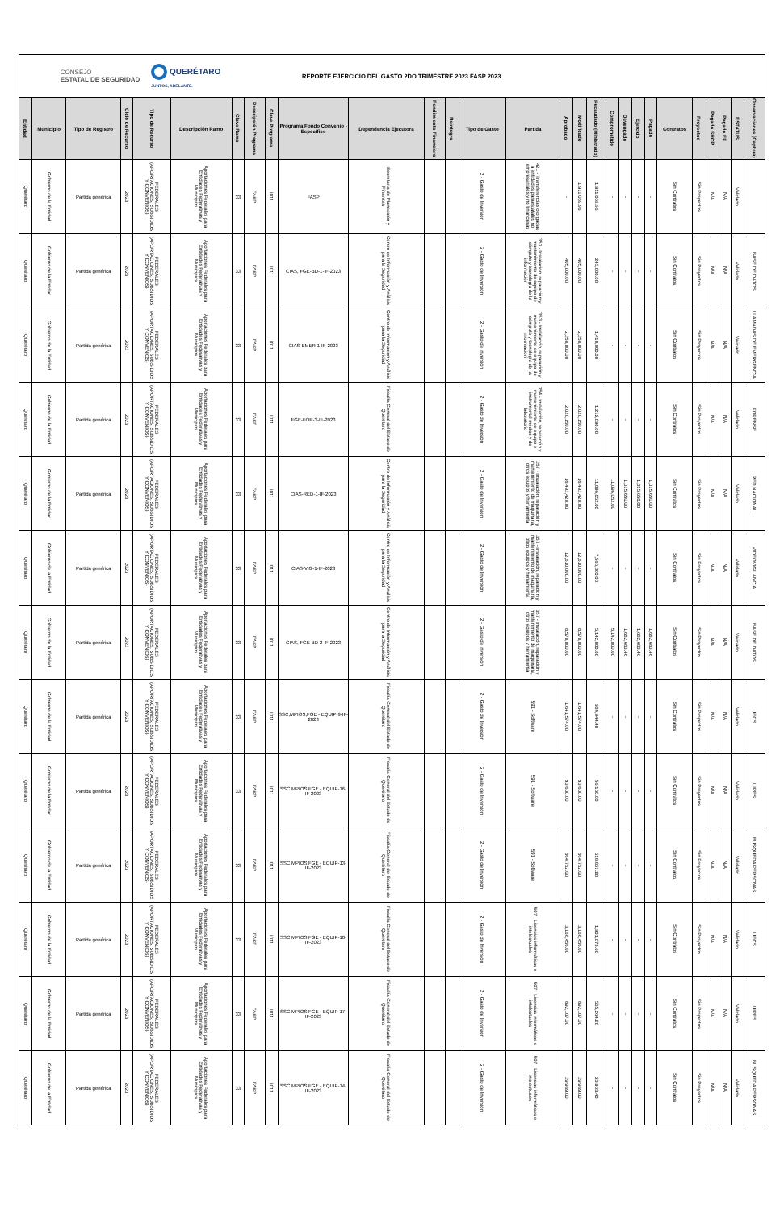CONSEJO
ESTATAL DE SEGURIDAD QUERÉTARO
JUNTOS, ADELANTE.
REPORTE EJERCICIO DEL GASTO 2DO TRIMESTRE 2023 FASP 2023
| Entidad | Municipio | Tipo de Registro | Ciclo de Recurso | Tipo de Recurso | Descripción Ramo | Clave Ramo | Descripción Programa | Clave Programa | Programa Fondo Convenio - Específico | Dependencia Ejecutora | Rendimiento Financiero | Reintegro | Tipo de Gasto | Partida | Aprobado | Modificado | Recaudado (Ministrado) | Comprometido | Devengado | Ejercido | Pagado | Contratos | Proyectos | Pagado SHCP | Pagado EF | ESTATUS | Observaciones (Captura) |
| --- | --- | --- | --- | --- | --- | --- | --- | --- | --- | --- | --- | --- | --- | --- | --- | --- | --- | --- | --- | --- | --- | --- | --- | --- | --- | --- | --- |
| Querétaro | Gobierno de la Entidad | Partida genérica | 2023 | FEDERALES (APORTACIONES, SUBSIDIOS Y CONVENIOS) | Aportaciones Federales para Entidades Federativas y Municipios | 33 | FASP | I011 | FASP | Secretaría de Planeación y Finanzas | | | 2 - Gasto de Inversión | 421 - Transferencias otorgadas a entidades paraestatales no empresariales y no financieras | - | 1,911,069.96 | 1,911,069.96 | - | - | - | - | Sin Contratos | Sin Proyectos | N/A | N/A | Validado | |
| Querétaro | Gobierno de la Entidad | Partida genérica | 2023 | FEDERALES (APORTACIONES, SUBSIDIOS Y CONVENIOS) | Aportaciones Federales para Entidades Federativas y Municipios | 33 | FASP | I011 | CIAS, FGE-BD-1-IF-2023 | Centro de Información y Análisis para la Seguridad | | | 2 - Gasto de Inversión | 353 - Instalación, reparación y mantenimiento de equipo de cómputo y tecnología de la información | 405,000.00 | 405,000.00 | 243,000.00 | - | - | - | - | Sin Contratos | Sin Proyectos | N/A | N/A | Validado | BASE DE DATOS |
| Querétaro | Gobierno de la Entidad | Partida genérica | 2023 | FEDERALES (APORTACIONES, SUBSIDIOS Y CONVENIOS) | Aportaciones Federales para Entidades Federativas y Municipios | 33 | FASP | I011 | CIAS-EMER-1-IF-2023 | Centro de Información y Análisis para la Seguridad | | | 2 - Gasto de Inversión | 353 - Instalación, reparación y mantenimiento de equipo de cómputo y tecnología de la información | 2,350,000.00 | 2,350,000.00 | 1,410,000.00 | - | - | - | - | Sin Contratos | Sin Proyectos | N/A | N/A | Validado | LLAMADAS DE EMERGENCIA |
| Querétaro | Gobierno de la Entidad | Partida genérica | 2023 | FEDERALES (APORTACIONES, SUBSIDIOS Y CONVENIOS) | Aportaciones Federales para Entidades Federativas y Municipios | 33 | FASP | I011 | FGE-FOR-3-IF-2023 | Fiscalía General del Estado de Querétaro | | | 2 - Gasto de Inversión | 354 - Instalación, reparación y mantenimiento de equipo e instrumental médico y de laboratorio | 2,020,150.00 | 2,020,150.00 | 1,212,090.00 | - | - | - | - | Sin Contratos | Sin Proyectos | N/A | N/A | Validado | FORENSE |
| Querétaro | Gobierno de la Entidad | Partida genérica | 2023 | FEDERALES (APORTACIONES, SUBSIDIOS Y CONVENIOS) | Aportaciones Federales para Entidades Federativas y Municipios | 33 | FASP | I011 | CIAS-RED-1-IF-2023 | Centro de Información y Análisis para la Seguridad | | | 2 - Gasto de Inversión | 357 - Instalación, reparación y mantenimiento de maquinaria, otros equipos y herramienta | 18,493,420.00 | 18,493,420.00 | 11,096,052.00 | 11,096,052.00 | 1,015,650.00 | 1,015,650.00 | 1,015,650.00 | Sin Contratos | Sin Proyectos | N/A | N/A | Validado | RED NACIONAL |
| Querétaro | Gobierno de la Entidad | Partida genérica | 2023 | FEDERALES (APORTACIONES, SUBSIDIOS Y CONVENIOS) | Aportaciones Federales para Entidades Federativas y Municipios | 33 | FASP | I011 | CIAS-VIG-1-IF-2023 | Centro de Información y Análisis para la Seguridad | | | 2 - Gasto de Inversión | 357 - Instalación, reparación y mantenimiento de maquinaria, otros equipos y herramienta | 12,610,000.00 | 12,610,000.00 | 7,566,000.00 | - | - | - | - | Sin Contratos | Sin Proyectos | N/A | N/A | Validado | VIDEOVIGILANCIA |
| Querétaro | Gobierno de la Entidad | Partida genérica | 2023 | FEDERALES (APORTACIONES, SUBSIDIOS Y CONVENIOS) | Aportaciones Federales para Entidades Federativas y Municipios | 33 | FASP | I011 | CIAS, FGE-BD-2-IF-2023 | Centro de Información y Análisis para la Seguridad | | | 2 - Gasto de Inversión | 357 - Instalación, reparación y mantenimiento de maquinaria, otros equipos y herramienta | 8,570,000.00 | 8,570,000.00 | 5,142,000.00 | 5,142,000.00 | 1,682,683.46 | 1,682,683.46 | 1,682,683.46 | Sin Contratos | Sin Proyectos | N/A | N/A | Validado | BASE DE DATOS |
| Querétaro | Gobierno de la Entidad | Partida genérica | 2023 | FEDERALES (APORTACIONES, SUBSIDIOS Y CONVENIOS) | Aportaciones Federales para Entidades Federativas y Municipios | 33 | FASP | I011 | SSC,MPIOS,FGE - EQUIP-9-IF-2023 | Fiscalía General del Estado de Querétaro | | | 2 - Gasto de Inversión | 591 - Software | 1,641,574.00 | 1,641,574.00 | 984,944.40 | - | - | - | - | Sin Contratos | Sin Proyectos | N/A | N/A | Validado | UECS |
| Querétaro | Gobierno de la Entidad | Partida genérica | 2023 | FEDERALES (APORTACIONES, SUBSIDIOS Y CONVENIOS) | Aportaciones Federales para Entidades Federativas y Municipios | 33 | FASP | I011 | SSC,MPIOS,FGE - EQUIP-16-IF-2023 | Fiscalía General del Estado de Querétaro | | | 2 - Gasto de Inversión | 591 - Software | 93,600.00 | 93,600.00 | 56,160.00 | - | - | - | - | Sin Contratos | Sin Proyectos | N/A | N/A | Validado | UIPES |
| Querétaro | Gobierno de la Entidad | Partida genérica | 2023 | FEDERALES (APORTACIONES, SUBSIDIOS Y CONVENIOS) | Aportaciones Federales para Entidades Federativas y Municipios | 33 | FASP | I011 | SSC,MPIOS,FGE - EQUIP-13-IF-2023 | Fiscalía General del Estado de Querétaro | | | 2 - Gasto de Inversión | 591 - Software | 864,762.00 | 864,762.00 | 518,857.20 | - | - | - | - | Sin Contratos | Sin Proyectos | N/A | N/A | Validado | BUSQUEDA PERSONAS |
| Querétaro | Gobierno de la Entidad | Partida genérica | 2023 | FEDERALES (APORTACIONES, SUBSIDIOS Y CONVENIOS) | Aportaciones Federales para Entidades Federativas y Municipios | 33 | FASP | I011 | SSC,MPIOS,FGE - EQUIP-10-IF-2023 | Fiscalía General del Estado de Querétaro | | | 2 - Gasto de Inversión | 597 - Licencias informáticas e intelectuales | 3,168,456.00 | 3,168,456.00 | 1,901,073.60 | - | - | - | - | Sin Contratos | Sin Proyectos | N/A | N/A | Validado | UECS |
| Querétaro | Gobierno de la Entidad | Partida genérica | 2023 | FEDERALES (APORTACIONES, SUBSIDIOS Y CONVENIOS) | Aportaciones Federales para Entidades Federativas y Municipios | 33 | FASP | I011 | SSC,MPIOS,FGE - EQUIP-17-IF-2023 | Fiscalía General del Estado de Querétaro | | | 2 - Gasto de Inversión | 597 - Licencias informáticas e intelectuales | 892,107.00 | 892,107.00 | 535,264.20 | - | - | - | - | Sin Contratos | Sin Proyectos | N/A | N/A | Validado | UIPES |
| Querétaro | Gobierno de la Entidad | Partida genérica | 2023 | FEDERALES (APORTACIONES, SUBSIDIOS Y CONVENIOS) | Aportaciones Federales para Entidades Federativas y Municipios | 33 | FASP | I011 | SSC,MPIOS,FGE - EQUIP-14-IF-2023 | Fiscalía General del Estado de Querétaro | | | 2 - Gasto de Inversión | 597 - Licencias informáticas e intelectuales | 39,939.00 | 39,939.00 | 23,963.40 | - | - | - | - | Sin Contratos | Sin Proyectos | N/A | N/A | Validado | BUSQUEDA PERSONAS |